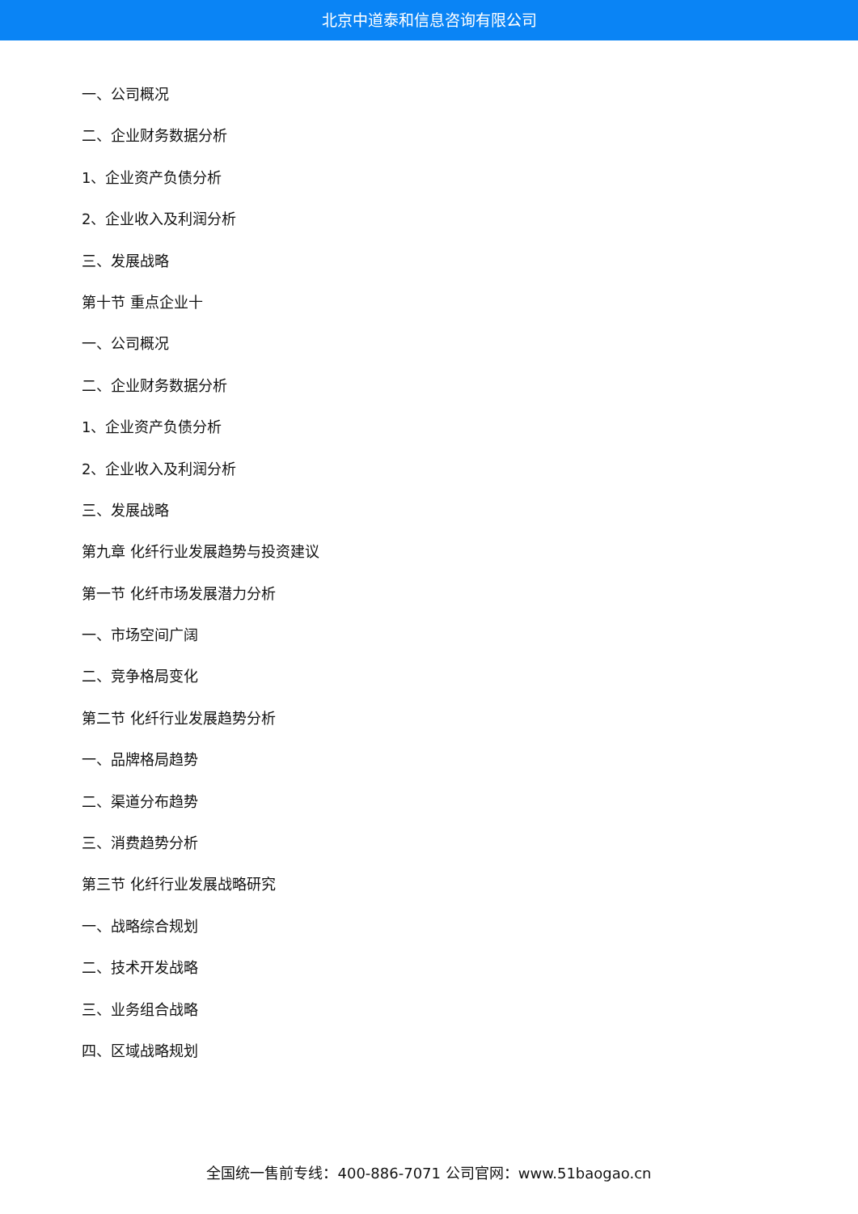北京中道泰和信息咨询有限公司
一、公司概况
二、企业财务数据分析
1、企业资产负债分析
2、企业收入及利润分析
三、发展战略
第十节 重点企业十
一、公司概况
二、企业财务数据分析
1、企业资产负债分析
2、企业收入及利润分析
三、发展战略
第九章 化纤行业发展趋势与投资建议
第一节 化纤市场发展潜力分析
一、市场空间广阔
二、竞争格局变化
第二节 化纤行业发展趋势分析
一、品牌格局趋势
二、渠道分布趋势
三、消费趋势分析
第三节 化纤行业发展战略研究
一、战略综合规划
二、技术开发战略
三、业务组合战略
四、区域战略规划
全国统一售前专线：400-886-7071 公司官网：www.51baogao.cn